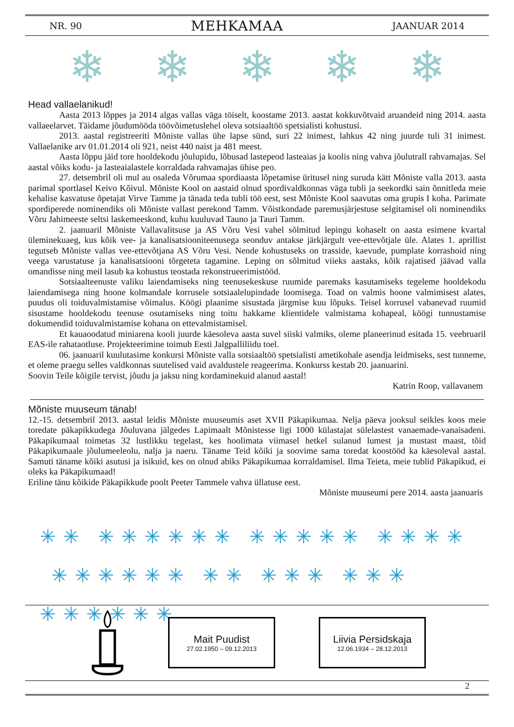NR. 90 MEHKAMAA JAANUAR 2014
❄ ❄ ❄ ❄ ❄
Head vallaelanikud!
Aasta 2013 lõppes ja 2014 algas vallas väga töiselt, koostame 2013. aastat kokkuvõtvaid aruandeid ning 2014. aasta vallaeelarvet. Täidame jõudumööda töövõimetuslehel oleva sotsiaaltöö spetsialisti kohustusi.
2013. aastal registreeriti Mõniste vallas ühe lapse sünd, suri 22 inimest, lahkus 42 ning juurde tuli 31 inimest. Vallaelanike arv 01.01.2014 oli 921, neist 440 naist ja 481 meest.
Aasta lõppu jäid tore hooldekodu jõulupidu, lõbusad lastepeod lasteaias ja koolis ning vahva jõulutrall rahvamajas. Sel aastal võiks kodu- ja lasteaialastele korraldada rahvamajas ühise peo.
27. detsembril oli mul au osaleda Võrumaa spordiaasta lõpetamise üritusel ning suruda kätt Mõniste valla 2013. aasta parimal sportlasel Keivo Kõivul. Mõniste Kool on aastaid olnud spordivaldkonnas väga tubli ja seekordki sain õnnitleda meie kehalise kasvatuse õpetajat Virve Tamme ja tänada teda tubli töö eest, sest Mõniste Kool saavutas oma grupis I koha. Parimate spordiperede nominendiks oli Mõniste vallast perekond Tamm. Võistkondade paremusjärjestuse selgitamisel oli nominendiks Võru Jahimeeste seltsi laskemeeskond, kuhu kuuluvad Tauno ja Tauri Tamm.
2. jaanuaril Mõniste Vallavalitsuse ja AS Võru Vesi vahel sõlmitud lepingu kohaselt on aasta esimene kvartal üleminekuaeg, kus kõik vee- ja kanalisatsiooniteenusega seonduv antakse järkjärgult vee-ettevõtjale üle. Alates 1. aprillist tegutseb Mõniste vallas vee-ettevõtjana AS Võru Vesi. Nende kohustuseks on trasside, kaevude, pumplate korrashoid ning veega varustatuse ja kanalisatsiooni tõrgeteta tagamine. Leping on sõlmitud viieks aastaks, kõik rajatised jäävad valla omandisse ning meil lasub ka kohustus teostada rekonstrueerimistööd.
Sotsiaalteenuste valiku laiendamiseks ning teenusekeskuse ruumide paremaks kasutamiseks tegeleme hooldekodu laiendamisega ning hoone kolmandale korrusele sotsiaalelupindade loomisega. Toad on valmis hoone valmimisest alates, puudus oli toiduvalmistamise võimalus. Köögi plaanime sisustada järgmise kuu lõpuks. Teisel korrusel vabanevad ruumid sisustame hooldekodu teenuse osutamiseks ning toitu hakkame klientidele valmistama kohapeal, köögi tunnustamise dokumendid toiduvalmistamise kohana on ettevalmistamisel.
Et kauaoodatud miniarena kooli juurde käesoleva aasta suvel siiski valmiks, oleme planeerinud esitada 15. veebruaril EAS-ile rahataotluse. Projekteerimine toimub Eesti Jalgpalliliidu toel.
06. jaanuaril kuulutasime konkursi Mõniste valla sotsiaaltöö spetsialisti ametikohale asendja leidmiseks, sest tunneme, et oleme praegu selles valdkonnas suutelised vaid avaldustele reageerima. Konkurss kestab 20. jaanuarini.
Soovin Teile kõigile tervist, jõudu ja jaksu ning kordaminekuid alanud aastal!
Katrin Roop, vallavanem
Mõniste muuseum tänab!
12.-15. detsembril 2013. aastal leidis Mõniste muuseumis aset XVII Päkapikumaa. Nelja päeva jooksul seikles koos meie toredate päkapikkudega Jõuluvana jälgedes Lapimaalt Mõnistesse ligi 1000 külastajat sülelastest vanaemade-vanaisadeni. Päkapikumaal toimetas 32 lustlikku tegelast, kes hoolimata viimasel hetkel sulanud lumest ja mustast maast, tõid Päkapikumaale jõulumeeleolu, nalja ja naeru. Täname Teid kõiki ja soovime sama toredat koostööd ka käesoleval aastal. Samuti täname kõiki asutusi ja isikuid, kes on olnud abiks Päkapikumaa korraldamisel. Ilma Teieta, meie tublid Päkapikud, ei oleks ka Päkapikumaad!
Eriline tänu kõikide Päkapikkude poolt Peeter Tammele vahva üllatuse eest.
Mõniste muuseumi pere 2014. aasta jaanuaris
✳✳ ✳✳✳✳✳✳ ✳✳✳✳✳ ✳✳✳✳
✳✳✳✳✳✳ ✳✳ ✳✳✳ ✳✳✳ ✳✳✳✳✳✳
Mait Puudist
27.02.1950 – 09.12.2013
Liivia Persidskaja
12.06.1934 – 28.12.2013
2